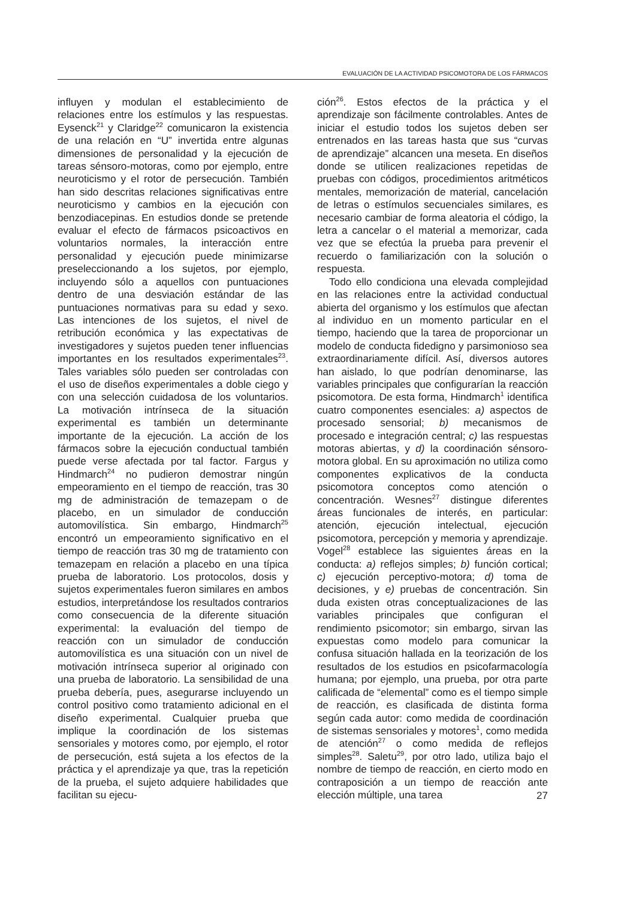EVALUACIÓN DE LA ACTIVIDAD PSICOMOTORA DE LOS FÁRMACOS
influyen y modulan el establecimiento de relaciones entre los estímulos y las respuestas. Eysenck<sup>21</sup> y Claridge<sup>22</sup> comunicaron la existencia de una relación en “U” invertida entre algunas dimensiones de personalidad y la ejecución de tareas sénsoro-motoras, como por ejemplo, entre neuroticismo y el rotor de persecución. También han sido descritas relaciones significativas entre neuroticismo y cambios en la ejecución con benzodiacepinas. En estudios donde se pretende evaluar el efecto de fármacos psicoactivos en voluntarios normales, la interacción entre personalidad y ejecución puede minimizarse preseleccionando a los sujetos, por ejemplo, incluyendo sólo a aquellos con puntuaciones dentro de una desviación estándar de las puntuaciones normativas para su edad y sexo. Las intenciones de los sujetos, el nivel de retribución económica y las expectativas de investigadores y sujetos pueden tener influencias importantes en los resultados experimentales<sup>23</sup>. Tales variables sólo pueden ser controladas con el uso de diseños experimentales a doble ciego y con una selección cuidadosa de los voluntarios. La motivación intrínseca de la situación experimental es también un determinante importante de la ejecución. La acción de los fármacos sobre la ejecución conductual también puede verse afectada por tal factor. Fargus y Hindmarch<sup>24</sup> no pudieron demostrar ningún empeoramiento en el tiempo de reacción, tras 30 mg de administración de temazepam o de placebo, en un simulador de conducción automovilística. Sin embargo, Hindmarch<sup>25</sup> encontró un empeoramiento significativo en el tiempo de reacción tras 30 mg de tratamiento con temazepam en relación a placebo en una típica prueba de laboratorio. Los protocolos, dosis y sujetos experimentales fueron similares en ambos estudios, interpretándose los resultados contrarios como consecuencia de la diferente situación experimental: la evaluación del tiempo de reacción con un simulador de conducción automovilística es una situación con un nivel de motivación intrínseca superior al originado con una prueba de laboratorio. La sensibilidad de una prueba debería, pues, asegurarse incluyendo un control positivo como tratamiento adicional en el diseño experimental. Cualquier prueba que implique la coordinación de los sistemas sensoriales y motores como, por ejemplo, el rotor de persecución, está sujeta a los efectos de la práctica y el aprendizaje ya que, tras la repetición de la prueba, el sujeto adquiere habilidades que facilitan su ejecu-
ción<sup>26</sup>. Estos efectos de la práctica y el aprendizaje son fácilmente controlables. Antes de iniciar el estudio todos los sujetos deben ser entrenados en las tareas hasta que sus “curvas de aprendizaje” alcancen una meseta. En diseños donde se utilicen realizaciones repetidas de pruebas con códigos, procedimientos aritméticos mentales, memorización de material, cancelación de letras o estímulos secuenciales similares, es necesario cambiar de forma aleatoria el código, la letra a cancelar o el material a memorizar, cada vez que se efectúa la prueba para prevenir el recuerdo o familiarización con la solución o respuesta.
Todo ello condiciona una elevada complejidad en las relaciones entre la actividad conductual abierta del organismo y los estímulos que afectan al individuo en un momento particular en el tiempo, haciendo que la tarea de proporcionar un modelo de conducta fidedigno y parsimonioso sea extraordinariamente difícil. Así, diversos autores han aislado, lo que podrían denominarse, las variables principales que configurarían la reacción psicomotora. De esta forma, Hindmarch<sup>1</sup> identifica cuatro componentes esenciales: a) aspectos de procesado sensorial; b) mecanismos de procesado e integración central; c) las respuestas motoras abiertas, y d) la coordinación sénsoro-motora global. En su aproximación no utiliza como componentes explicativos de la conducta psicomotora conceptos como atención o concentración. Wesnes<sup>27</sup> distingue diferentes áreas funcionales de interés, en particular: atención, ejecución intelectual, ejecución psicomotora, percepción y memoria y aprendizaje. Vogel<sup>28</sup> establece las siguientes áreas en la conducta: a) reflejos simples; b) función cortical; c) ejecución perceptivo-motora; d) toma de decisiones, y e) pruebas de concentración. Sin duda existen otras conceptualizaciones de las variables principales que configuran el rendimiento psicomotor; sin embargo, sirvan las expuestas como modelo para comunicar la confusa situación hallada en la teorización de los resultados de los estudios en psicofarmacología humana; por ejemplo, una prueba, por otra parte calificada de “elemental” como es el tiempo simple de reacción, es clasificada de distinta forma según cada autor: como medida de coordinación de sistemas sensoriales y motores<sup>1</sup>, como medida de atención<sup>27</sup> o como medida de reflejos simples<sup>28</sup>. Saletu<sup>29</sup>, por otro lado, utiliza bajo el nombre de tiempo de reacción, en cierto modo en contraposición a un tiempo de reacción ante elección múltiple, una tarea
27